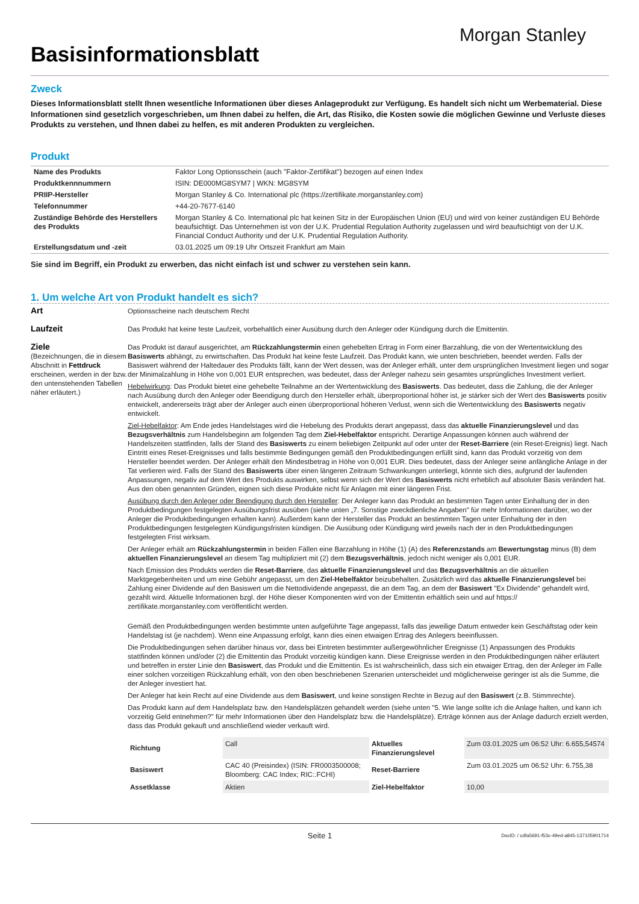Basisinformationsblatt
Morgan Stanley
Zweck
Dieses Informationsblatt stellt Ihnen wesentliche Informationen über dieses Anlageprodukt zur Verfügung. Es handelt sich nicht um Werbematerial. Diese Informationen sind gesetzlich vorgeschrieben, um Ihnen dabei zu helfen, die Art, das Risiko, die Kosten sowie die möglichen Gewinne und Verluste dieses Produkts zu verstehen, und Ihnen dabei zu helfen, es mit anderen Produkten zu vergleichen.
Produkt
| Name des Produkts | Faktor Long Optionsschein (auch "Faktor-Zertifikat") bezogen auf einen Index |
| Produktkennnummern | ISIN: DE000MG8SYM7 / WKN: MG8SYM |
| PRIIP-Hersteller | Morgan Stanley & Co. International plc (https://zertifikate.morganstanley.com) |
| Telefonnummer | +44-20-7677-6140 |
| Zuständige Behörde des Herstellers des Produkts | Morgan Stanley & Co. International plc hat keinen Sitz in der Europäischen Union (EU) und wird von keiner zuständigen EU Behörde beaufsichtigt. Das Unternehmen ist von der U.K. Prudential Regulation Authority zugelassen und wird beaufsichtigt von der U.K. Financial Conduct Authority und der U.K. Prudential Regulation Authority. |
| Erstellungsdatum und -zeit | 03.01.2025 um 09:19 Uhr Ortszeit Frankfurt am Main |
Sie sind im Begriff, ein Produkt zu erwerben, das nicht einfach ist und schwer zu verstehen sein kann.
1. Um welche Art von Produkt handelt es sich?
Art
Optionsscheine nach deutschem Recht
Laufzeit
Das Produkt hat keine feste Laufzeit, vorbehaltlich einer Ausübung durch den Anleger oder Kündigung durch die Emittentin.
Ziele
(Bezeichnungen, die in diesem Abschnitt in Fettdruck erscheinen, werden in der bzw. den untenstehenden Tabellen näher erläutert.)
Das Produkt ist darauf ausgerichtet, am Rückzahlungstermin einen gehebelten Ertrag in Form einer Barzahlung, die von der Wertentwicklung des Basiswerts abhängt, zu erwirtschaften. Das Produkt hat keine feste Laufzeit. Das Produkt kann, wie unten beschrieben, beendet werden. Falls der Basiswert während der Haltedauer des Produkts fällt, kann der Wert dessen, was der Anleger erhält, unter dem ursprünglichen Investment liegen und sogar der Minimalzahlung in Höhe von 0,001 EUR entsprechen, was bedeutet, dass der Anleger nahezu sein gesamtes ursprüngliches Investment verliert.
Hebelwirkung: Das Produkt bietet eine gehebelte Teilnahme an der Wertentwicklung des Basiswerts. Das bedeutet, dass die Zahlung, die der Anleger nach Ausübung durch den Anleger oder Beendigung durch den Hersteller erhält, überproportional höher ist, je stärker sich der Wert des Basiswerts positiv entwickelt, andererseits trägt aber der Anleger auch einen überproportional höheren Verlust, wenn sich die Wertentwicklung des Basiswerts negativ entwickelt.
Ziel-Hebelfaktor: Am Ende jedes Handelstages wird die Hebelung des Produkts derart angepasst, dass das aktuelle Finanzierungslevel und das Bezugsverhältnis zum Handelsbeginn am folgenden Tag dem Ziel-Hebelfaktor entspricht. Derartige Anpassungen können auch während der Handelszeiten stattfinden, falls der Stand des Basiswerts zu einem beliebigen Zeitpunkt auf oder unter der Reset-Barriere (ein Reset-Ereignis) liegt. Nach Eintritt eines Reset-Ereignisses und falls bestimmte Bedingungen gemäß den Produktbedingungen erfüllt sind, kann das Produkt vorzeitig von dem Hersteller beendet werden. Der Anleger erhält den Mindestbetrag in Höhe von 0,001 EUR. Dies bedeutet, dass der Anleger seine anfängliche Anlage in der Tat verlieren wird. Falls der Stand des Basiswerts über einen längeren Zeitraum Schwankungen unterliegt, könnte sich dies, aufgrund der laufenden Anpassungen, negativ auf dem Wert des Produkts auswirken, selbst wenn sich der Wert des Basiswerts nicht erheblich auf absoluter Basis verändert hat. Aus den oben genannten Gründen, eignen sich diese Produkte nicht für Anlagen mit einer längeren Frist.
Ausübung durch den Anleger oder Beendigung durch den Hersteller: Der Anleger kann das Produkt an bestimmten Tagen unter Einhaltung der in den Produktbedingungen festgelegten Ausübungsfrist ausüben (siehe unten „7. Sonstige zweckdienliche Angaben" für mehr Informationen darüber, wo der Anleger die Produktbedingungen erhalten kann). Außerdem kann der Hersteller das Produkt an bestimmten Tagen unter Einhaltung der in den Produktbedingungen festgelegten Kündigungsfristen kündigen. Die Ausübung oder Kündigung wird jeweils nach der in den Produktbedingungen festgelegten Frist wirksam.
Der Anleger erhält am Rückzahlungstermin in beiden Fällen eine Barzahlung in Höhe (1) (A) des Referenzstands am Bewertungstag minus (B) dem aktuellen Finanzierungslevel an diesem Tag multipliziert mit (2) dem Bezugsverhältnis, jedoch nicht weniger als 0,001 EUR.
Nach Emission des Produkts werden die Reset-Barriere, das aktuelle Finanzierungslevel und das Bezugsverhältnis an die aktuellen Marktgegebenheiten und um eine Gebühr angepasst, um den Ziel-Hebelfaktor beizubehalten. Zusätzlich wird das aktuelle Finanzierungslevel bei Zahlung einer Dividende auf den Basiswert um die Nettodividende angepasst, die an dem Tag, an dem der Basiswert "Ex Dividende" gehandelt wird, gezahlt wird. Aktuelle Informationen bzgl. der Höhe dieser Komponenten wird von der Emittentin erhältlich sein und auf https:// zertifikate.morganstanley.com veröffentlicht werden.
Gemäß den Produktbedingungen werden bestimmte unten aufgeführte Tage angepasst, falls das jeweilige Datum entweder kein Geschäftstag oder kein Handelstag ist (je nachdem). Wenn eine Anpassung erfolgt, kann dies einen etwaigen Ertrag des Anlegers beeinflussen.
Die Produktbedingungen sehen darüber hinaus vor, dass bei Eintreten bestimmter außergewöhnlicher Ereignisse (1) Anpassungen des Produkts stattfinden können und/oder (2) die Emittentin das Produkt vorzeitig kündigen kann. Diese Ereignisse werden in den Produktbedingungen näher erläutert und betreffen in erster Linie den Basiswert, das Produkt und die Emittentin. Es ist wahrscheinlich, dass sich ein etwaiger Ertrag, den der Anleger im Falle einer solchen vorzeitigen Rückzahlung erhält, von den oben beschriebenen Szenarien unterscheidet und möglicherweise geringer ist als die Summe, die der Anleger investiert hat.
Der Anleger hat kein Recht auf eine Dividende aus dem Basiswert, und keine sonstigen Rechte in Bezug auf den Basiswert (z.B. Stimmrechte).
Das Produkt kann auf dem Handelsplatz bzw. den Handelsplätzen gehandelt werden (siehe unten "5. Wie lange sollte ich die Anlage halten, und kann ich vorzeitig Geld entnehmen?" für mehr Informationen über den Handelsplatz bzw. die Handelsplätze). Erträge können aus der Anlage dadurch erzielt werden, dass das Produkt gekauft und anschließend wieder verkauft wird.
| Richtung | Call | Aktuelles Finanzierungslevel | Zum 03.01.2025 um 06:52 Uhr: 6.655,54574 |
| Basiswert | CAC 40 (Preisindex) (ISIN: FR0003500008; Bloomberg: CAC Index; RIC:.FCHI) | Reset-Barriere | Zum 03.01.2025 um 06:52 Uhr: 6.755,38 |
| Assetklasse | Aktien | Ziel-Hebelfaktor | 10,00 |
Seite 1 DocID: / cdfa5691-f53c-49ed-a845-137105901714